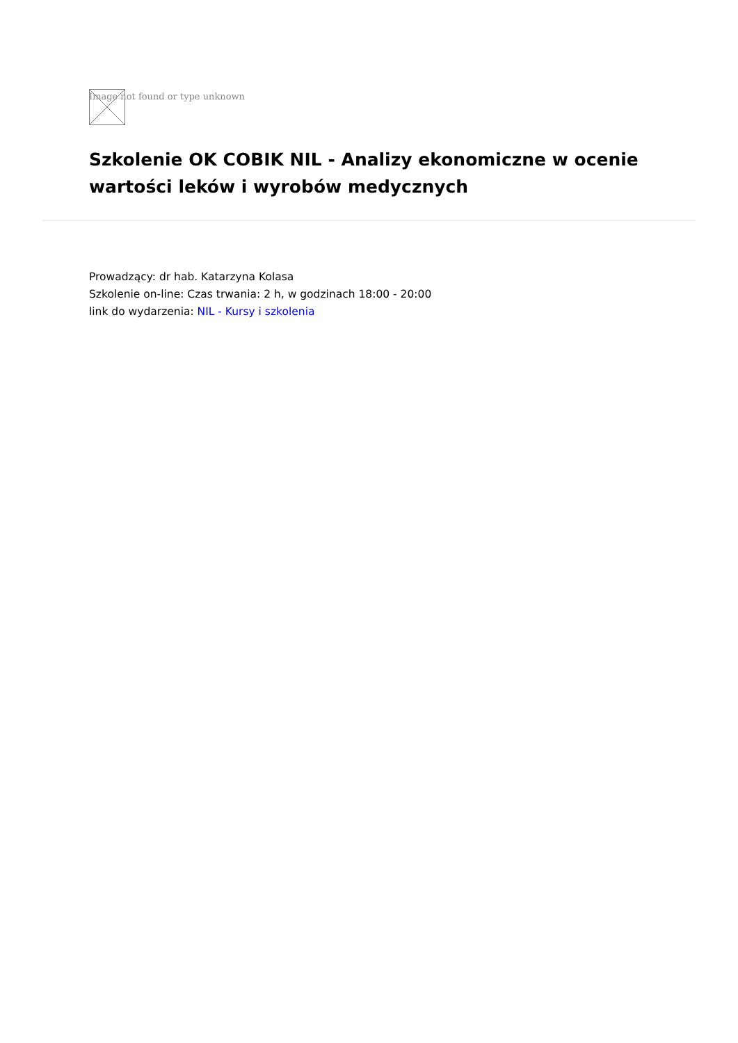Image not found or type unknown
Szkolenie OK COBIK NIL - Analizy ekonomiczne w ocenie wartości leków i wyrobów medycznych
Prowadzący: dr hab. Katarzyna Kolasa
Szkolenie on-line: Czas trwania: 2 h, w godzinach 18:00 - 20:00
link do wydarzenia: NIL - Kursy i szkolenia